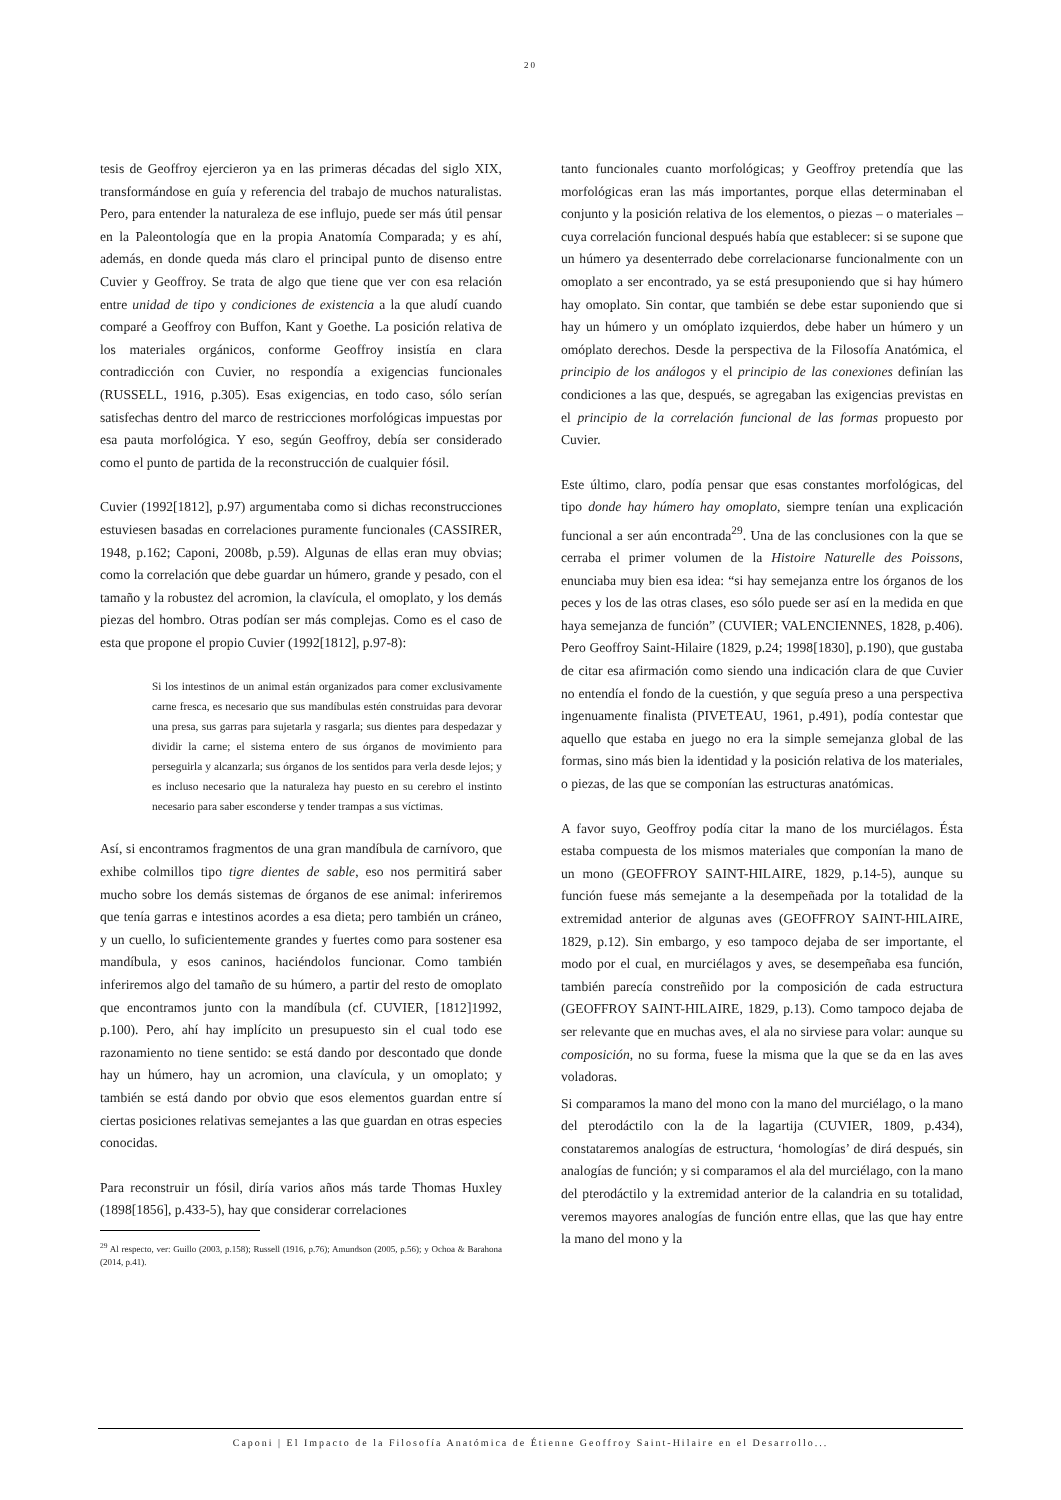20
tesis de Geoffroy ejercieron ya en las primeras décadas del siglo XIX, transformándose en guía y referencia del trabajo de muchos naturalistas. Pero, para entender la naturaleza de ese influjo, puede ser más útil pensar en la Paleontología que en la propia Anatomía Comparada; y es ahí, además, en donde queda más claro el principal punto de disenso entre Cuvier y Geoffroy. Se trata de algo que tiene que ver con esa relación entre unidad de tipo y condiciones de existencia a la que aludí cuando comparé a Geoffroy con Buffon, Kant y Goethe. La posición relativa de los materiales orgánicos, conforme Geoffroy insistía en clara contradicción con Cuvier, no respondía a exigencias funcionales (RUSSELL, 1916, p.305). Esas exigencias, en todo caso, sólo serían satisfechas dentro del marco de restricciones morfológicas impuestas por esa pauta morfológica. Y eso, según Geoffroy, debía ser considerado como el punto de partida de la reconstrucción de cualquier fósil.
Cuvier (1992[1812], p.97) argumentaba como si dichas reconstrucciones estuviesen basadas en correlaciones puramente funcionales (CASSIRER, 1948, p.162; Caponi, 2008b, p.59). Algunas de ellas eran muy obvias; como la correlación que debe guardar un húmero, grande y pesado, con el tamaño y la robustez del acromion, la clavícula, el omoplato, y los demás piezas del hombro. Otras podían ser más complejas. Como es el caso de esta que propone el propio Cuvier (1992[1812], p.97-8):
Si los intestinos de un animal están organizados para comer exclusivamente carne fresca, es necesario que sus mandíbulas estén construidas para devorar una presa, sus garras para sujetarla y rasgarla; sus dientes para despedazar y dividir la carne; el sistema entero de sus órganos de movimiento para perseguirla y alcanzarla; sus órganos de los sentidos para verla desde lejos; y es incluso necesario que la naturaleza hay puesto en su cerebro el instinto necesario para saber esconderse y tender trampas a sus víctimas.
Así, si encontramos fragmentos de una gran mandíbula de carnívoro, que exhibe colmillos tipo tigre dientes de sable, eso nos permitirá saber mucho sobre los demás sistemas de órganos de ese animal: inferiremos que tenía garras e intestinos acordes a esa dieta; pero también un cráneo, y un cuello, lo suficientemente grandes y fuertes como para sostener esa mandíbula, y esos caninos, haciéndolos funcionar. Como también inferiremos algo del tamaño de su húmero, a partir del resto de omoplato que encontramos junto con la mandíbula (cf. CUVIER, [1812]1992, p.100). Pero, ahí hay implícito un presupuesto sin el cual todo ese razonamiento no tiene sentido: se está dando por descontado que donde hay un húmero, hay un acromion, una clavícula, y un omoplato; y también se está dando por obvio que esos elementos guardan entre sí ciertas posiciones relativas semejantes a las que guardan en otras especies conocidas.
Para reconstruir un fósil, diría varios años más tarde Thomas Huxley (1898[1856], p.433-5), hay que considerar correlaciones
<sup>29</sup> Al respecto, ver: Guillo (2003, p.158); Russell (1916, p.76); Amundson (2005, p.56); y Ochoa & Barahona (2014, p.41).
tanto funcionales cuanto morfológicas; y Geoffroy pretendía que las morfológicas eran las más importantes, porque ellas determinaban el conjunto y la posición relativa de los elementos, o piezas – o materiales – cuya correlación funcional después había que establecer: si se supone que un húmero ya desenterrado debe correlacionarse funcionalmente con un omoplato a ser encontrado, ya se está presuponiendo que si hay húmero hay omoplato. Sin contar, que también se debe estar suponiendo que si hay un húmero y un omóplato izquierdos, debe haber un húmero y un omóplato derechos. Desde la perspectiva de la Filosofía Anatómica, el principio de los análogos y el principio de las conexiones definían las condiciones a las que, después, se agregaban las exigencias previstas en el principio de la correlación funcional de las formas propuesto por Cuvier.
Este último, claro, podía pensar que esas constantes morfológicas, del tipo donde hay húmero hay omoplato, siempre tenían una explicación funcional a ser aún encontrada<sup>29</sup>. Una de las conclusiones con la que se cerraba el primer volumen de la Histoire Naturelle des Poissons, enunciaba muy bien esa idea: “si hay semejanza entre los órganos de los peces y los de las otras clases, eso sólo puede ser así en la medida en que haya semejanza de función” (CUVIER; VALENCIENNES, 1828, p.406). Pero Geoffroy Saint-Hilaire (1829, p.24; 1998[1830], p.190), que gustaba de citar esa afirmación como siendo una indicación clara de que Cuvier no entendía el fondo de la cuestión, y que seguía preso a una perspectiva ingenuamente finalista (PIVETEAU, 1961, p.491), podía contestar que aquello que estaba en juego no era la simple semejanza global de las formas, sino más bien la identidad y la posición relativa de los materiales, o piezas, de las que se componían las estructuras anatómicas.
A favor suyo, Geoffroy podía citar la mano de los murciélagos. Ésta estaba compuesta de los mismos materiales que componían la mano de un mono (GEOFFROY SAINT-HILAIRE, 1829, p.14-5), aunque su función fuese más semejante a la desempeñada por la totalidad de la extremidad anterior de algunas aves (GEOFFROY SAINT-HILAIRE, 1829, p.12). Sin embargo, y eso tampoco dejaba de ser importante, el modo por el cual, en murciélagos y aves, se desempeñaba esa función, también parecía constreñido por la composición de cada estructura (GEOFFROY SAINT-HILAIRE, 1829, p.13). Como tampoco dejaba de ser relevante que en muchas aves, el ala no sirviese para volar: aunque su composición, no su forma, fuese la misma que la que se da en las aves voladoras.
Si comparamos la mano del mono con la mano del murciélago, o la mano del pterodáctilo con la de la lagartija (CUVIER, 1809, p.434), constataremos analogías de estructura, ‘homologías’ de dirá después, sin analogías de función; y si comparamos el ala del murciélago, con la mano del pterodáctilo y la extremidad anterior de la calandria en su totalidad, veremos mayores analogías de función entre ellas, que las que hay entre la mano del mono y la
Caponi | El Impacto de la Filosofía Anatómica de Étienne Geoffroy Saint-Hilaire en el Desarrollo...